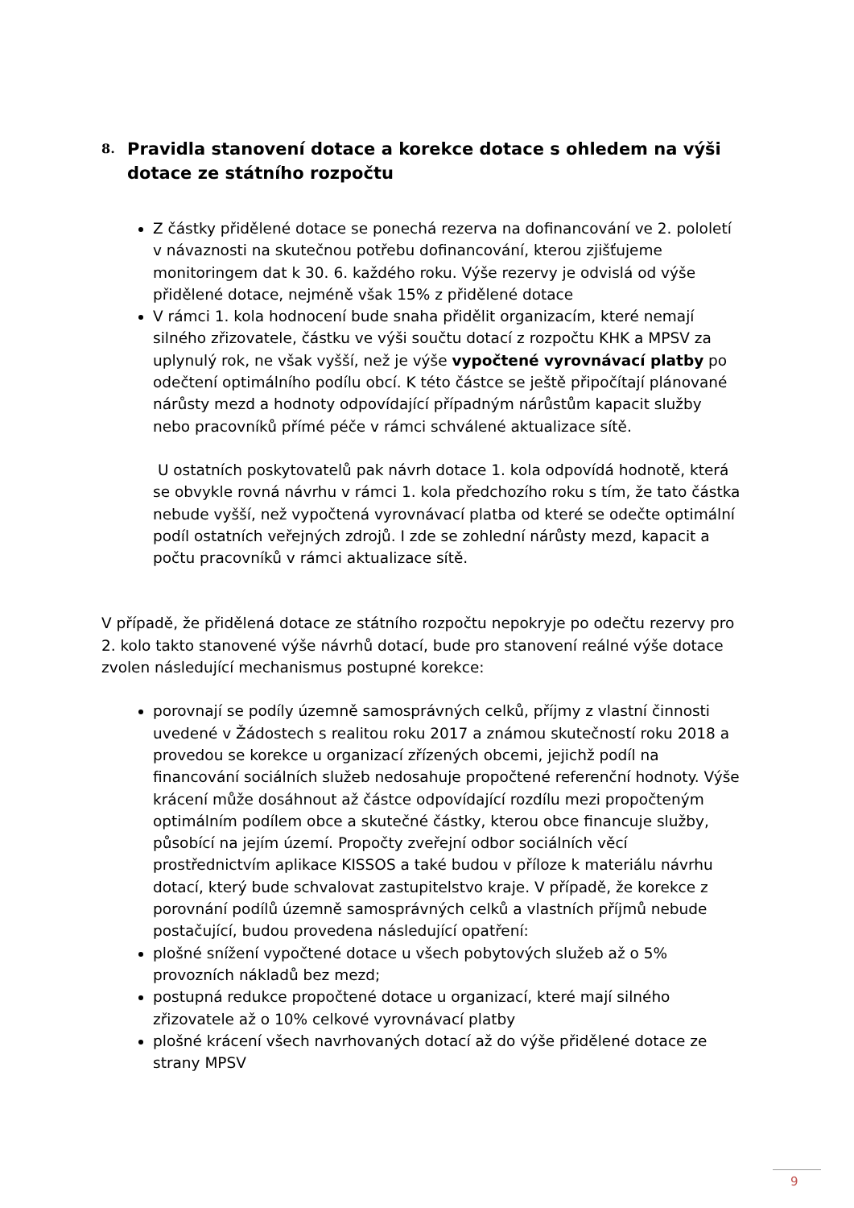8. Pravidla stanovení dotace a korekce dotace s ohledem na výši dotace ze státního rozpočtu
Z částky přidělené dotace se ponechá rezerva na dofinancování ve 2. pololetí v návaznosti na skutečnou potřebu dofinancování, kterou zjišťujeme monitoringem dat k 30. 6. každého roku. Výše rezervy je odvislá od výše přidělené dotace, nejméně však 15% z přidělené dotace
V rámci 1. kola hodnocení bude snaha přidělit organizacím, které nemají silného zřizovatele, částku ve výši součtu dotací z rozpočtu KHK a MPSV za uplynulý rok, ne však vyšší, než je výše vypočtené vyrovnávací platby po odečtení optimálního podílu obcí. K této částce se ještě připočítají plánované nárůsty mezd a hodnoty odpovídající případným nárůstům kapacit služby nebo pracovníků přímé péče v rámci schválené aktualizace sítě.
U ostatních poskytovatelů pak návrh dotace 1. kola odpovídá hodnotě, která se obvykle rovná návrhu v rámci 1. kola předchozího roku s tím, že tato částka nebude vyšší, než vypočtená vyrovnávací platba od které se odečte optimální podíl ostatních veřejných zdrojů. I zde se zohlední nárůsty mezd, kapacit a počtu pracovníků v rámci aktualizace sítě.
V případě, že přidělená dotace ze státního rozpočtu nepokryje po odečtu rezervy pro 2. kolo takto stanovené výše návrhů dotací, bude pro stanovení reálné výše dotace zvolen následující mechanismus postupné korekce:
porovnají se podíly územně samosprávných celků, příjmy z vlastní činnosti uvedené v Žádostech s realitou roku 2017 a známou skutečností roku 2018 a provedou se korekce u organizací zřízených obcemi, jejichž podíl na financování sociálních služeb nedosahuje propočtené referenční hodnoty. Výše krácení může dosáhnout až částce odpovídající rozdílu mezi propočteným optimálním podílem obce a skutečné částky, kterou obce financuje služby, působící na jejím území. Propočty zveřejní odbor sociálních věcí prostřednictvím aplikace KISSOS a také budou v příloze k materiálu návrhu dotací, který bude schvalovat zastupitelstvo kraje. V případě, že korekce z porovnání podílů územně samosprávných celků a vlastních příjmů nebude postačující, budou provedena následující opatření:
plošné snížení vypočtené dotace u všech pobytových služeb až o 5% provozních nákladů bez mezd;
postupná redukce propočtené dotace u organizací, které mají silného zřizovatele až o 10% celkové vyrovnávací platby
plošné krácení všech navrhovaných dotací až do výše přidělené dotace ze strany MPSV
9